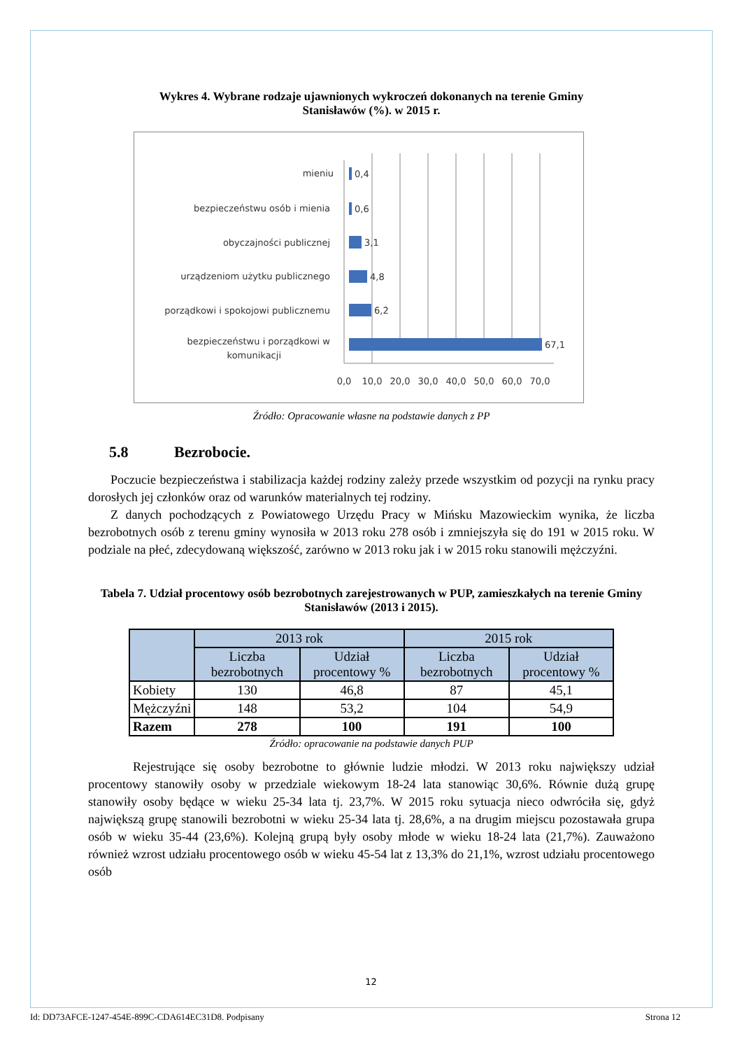Wykres 4. Wybrane rodzaje ujawnionych wykroczeń dokonanych na terenie Gminy
Stanisławów (%). w 2015 r.
mieniu
bezpieczeństwu osób i mienia
obyczajności publicznej
urządzeniom użytku publicznego
porządkowi i spokojowi publicznemu
bezpieczeństwu i porządkowi w
komunikacji
0,4
0,6
3,1
4,8
6,2
67,1
0,0
10,0
20,0
30,0
40,0
50,0
60,0
70,0
Źródło: Opracowanie własne na podstawie danych z PP
5.8 Bezrobocie.
Poczucie bezpieczeństwa i stabilizacja każdej rodziny zależy przede wszystkim od pozycji na rynku pracy dorosłych jej członków oraz od warunków materialnych tej rodziny.
Z danych pochodzących z Powiatowego Urzędu Pracy w Mińsku Mazowieckim wynika, że liczba bezrobotnych osób z terenu gminy wynosiła w 2013 roku 278 osób i zmniejszyła się do 191 w 2015 roku. W podziale na płeć, zdecydowaną większość, zarówno w 2013 roku jak i w 2015 roku stanowili mężczyźni.
Tabela 7. Udział procentowy osób bezrobotnych zarejestrowanych w PUP, zamieszkałych na terenie Gminy Stanisławów (2013 i 2015).
| | 2013 rok | | 2015 rok | |
| --- | --- | --- | --- | --- |
| | Liczba bezrobotnych | Udział procentowy % | Liczba bezrobotnych | Udział procentowy % |
| Kobiety | 130 | 46,8 | 87 | 45,1 |
| Mężczyźni | 148 | 53,2 | 104 | 54,9 |
| Razem | 278 | 100 | 191 | 100 |
Źródło: opracowanie na podstawie danych PUP
Rejestrujące się osoby bezrobotne to głównie ludzie młodzi. W 2013 roku największy udział procentowy stanowiły osoby w przedziale wiekowym 18-24 lata stanowiąc 30,6%. Równie dużą grupę stanowiły osoby będące w wieku 25-34 lata tj. 23,7%. W 2015 roku sytuacja nieco odwróciła się, gdyż największą grupę stanowili bezrobotni w wieku 25-34 lata tj. 28,6%, a na drugim miejscu pozostawała grupa osób w wieku 35-44 (23,6%). Kolejną grupą były osoby młode w wieku 18-24 lata (21,7%). Zauważono również wzrost udziału procentowego osób w wieku 45-54 lat z 13,3% do 21,1%, wzrost udziału procentowego osób
12
Id: DD73AFCE-1247-454E-899C-CDA614EC31D8. Podpisany Strona 12